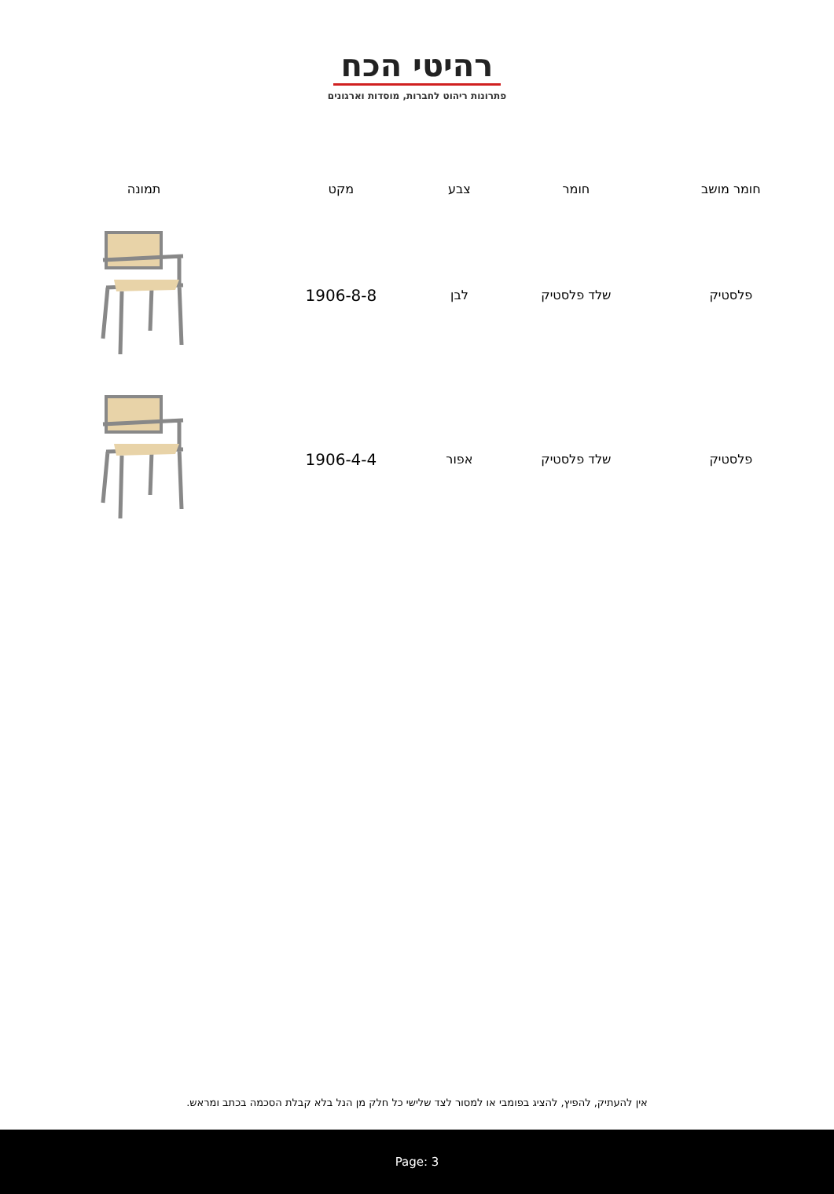רהיטי הכח
פתרונות ריהוט לחברות, מוסדות וארגונים
| חומר מושב | חומר | צבע | מקט | תמונה |
| --- | --- | --- | --- | --- |
| פלסטיק | שלד פלסטיק | לבן | 1906-8-8 | |
| פלסטיק | שלד פלסטיק | אפור | 1906-4-4 | |
אין להעתיק, להפיץ, להציג בפומבי או למסור לצד שלישי כל חלק מן הנל בלא קבלת הסכמה בכתב ומראש.
Page: 3